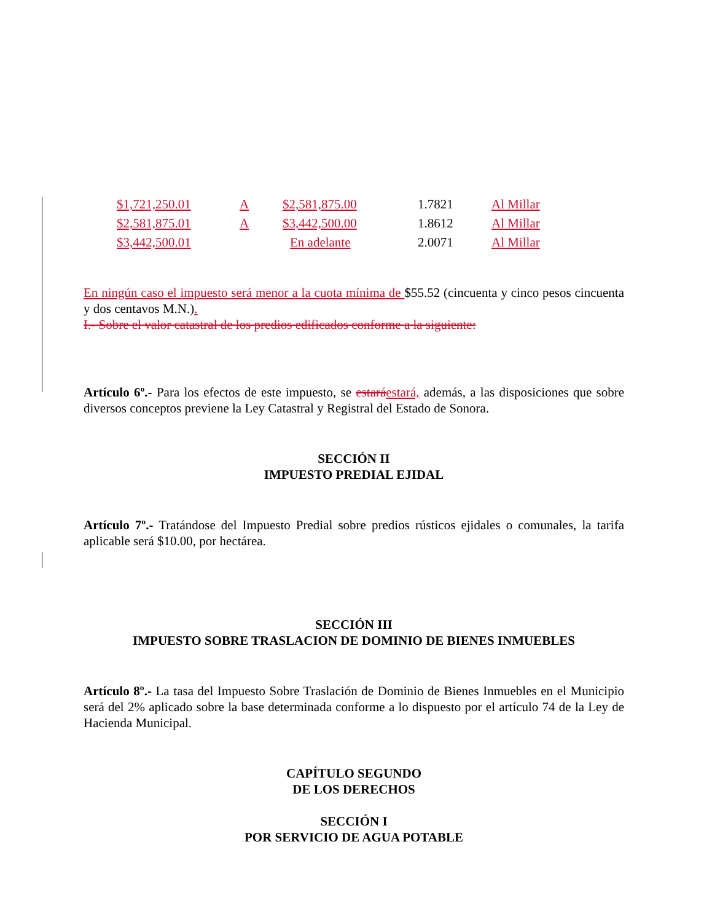| $1,721,250.01 | A | $2,581,875.00 | 1.7821 | Al Millar |
| $2,581,875.01 | A | $3,442,500.00 | 1.8612 | Al Millar |
| $3,442,500.01 | | En adelante | 2.0071 | Al Millar |
En ningún caso el impuesto será menor a la cuota mínima de $55.52 (cincuenta y cinco pesos cincuenta y dos centavos M.N.).
I.- Sobre el valor catastral de los predios edificados conforme a la siguiente:
Artículo 6º.- Para los efectos de este impuesto, se estará estará, además, a las disposiciones que sobre diversos conceptos previene la Ley Catastral y Registral del Estado de Sonora.
SECCIÓN II
IMPUESTO PREDIAL EJIDAL
Artículo 7º.- Tratándose del Impuesto Predial sobre predios rústicos ejidales o comunales, la tarifa aplicable será $10.00, por hectárea.
SECCIÓN III
IMPUESTO SOBRE TRASLACION DE DOMINIO DE BIENES INMUEBLES
Artículo 8º.- La tasa del Impuesto Sobre Traslación de Dominio de Bienes Inmuebles en el Municipio será del 2% aplicado sobre la base determinada conforme a lo dispuesto por el artículo 74 de la Ley de Hacienda Municipal.
CAPÍTULO SEGUNDO
DE LOS DERECHOS
SECCIÓN I
POR SERVICIO DE AGUA POTABLE